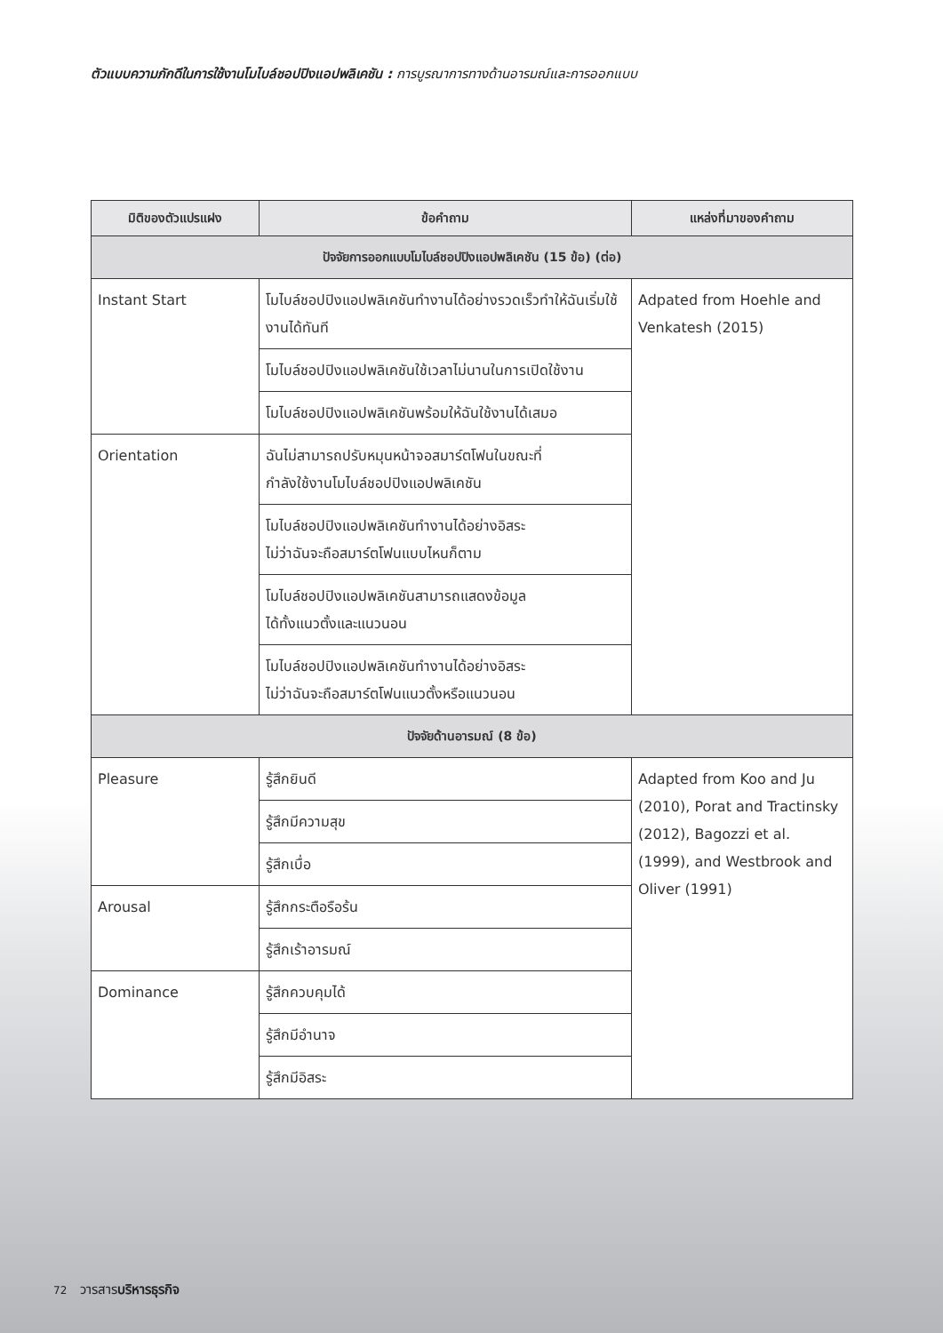ตัวแบบความภักดีในการใช้งานโมไบล์ชอปปิงแอปพลิเคชัน : การบูรณาการทางด้านอารมณ์และการออกแบบ
| มิติของตัวแปรแฝง | ข้อคำถาม | แหล่งที่มาของคำถาม |
| --- | --- | --- |
| ปัจจัยการออกแบบโมไบล์ชอปปิงแอปพลิเคชัน (15 ข้อ) (ต่อ) | | |
| Instant Start | โมไบล์ชอปปิงแอปพลิเคชันทำงานได้อย่างรวดเร็วทำให้ฉันเริ่มใช้งานได้ทันที | Adpated from Hoehle and Venkatesh (2015) |
| | โมไบล์ชอปปิงแอปพลิเคชันใช้เวลาไม่นานในการเปิดใช้งาน | |
| | โมไบล์ชอปปิงแอปพลิเคชันพร้อมให้ฉันใช้งานได้เสมอ | |
| Orientation | ฉันไม่สามารถปรับหมุนหน้าจอสมาร์ตโฟนในขณะที่ กำลังใช้งานโมไบล์ชอปปิงแอปพลิเคชัน | |
| | โมไบล์ชอปปิงแอปพลิเคชันทำงานได้อย่างอิสระ ไม่ว่าฉันจะถือสมาร์ตโฟนแบบไหนก็ตาม | |
| | โมไบล์ชอปปิงแอปพลิเคชันสามารถแสดงข้อมูล ได้ทั้งแนวตั้งและแนวนอน | |
| | โมไบล์ชอปปิงแอปพลิเคชันทำงานได้อย่างอิสระ ไม่ว่าฉันจะถือสมาร์ตโฟนแนวตั้งหรือแนวนอน | |
| ปัจจัยด้านอารมณ์ (8 ข้อ) | | |
| Pleasure | รู้สึกยินดี | Adapted from Koo and Ju (2010), Porat and Tractinsky (2012), Bagozzi et al. (1999), and Westbrook and Oliver (1991) |
| | รู้สึกมีความสุข | |
| | รู้สึกเบื่อ | |
| Arousal | รู้สึกกระตือรือร้น | |
| | รู้สึกเร้าอารมณ์ | |
| Dominance | รู้สึกควบคุมได้ | |
| | รู้สึกมีอำนาจ | |
| | รู้สึกมีอิสระ | |
72 วารสารบริหารธุรกิจ